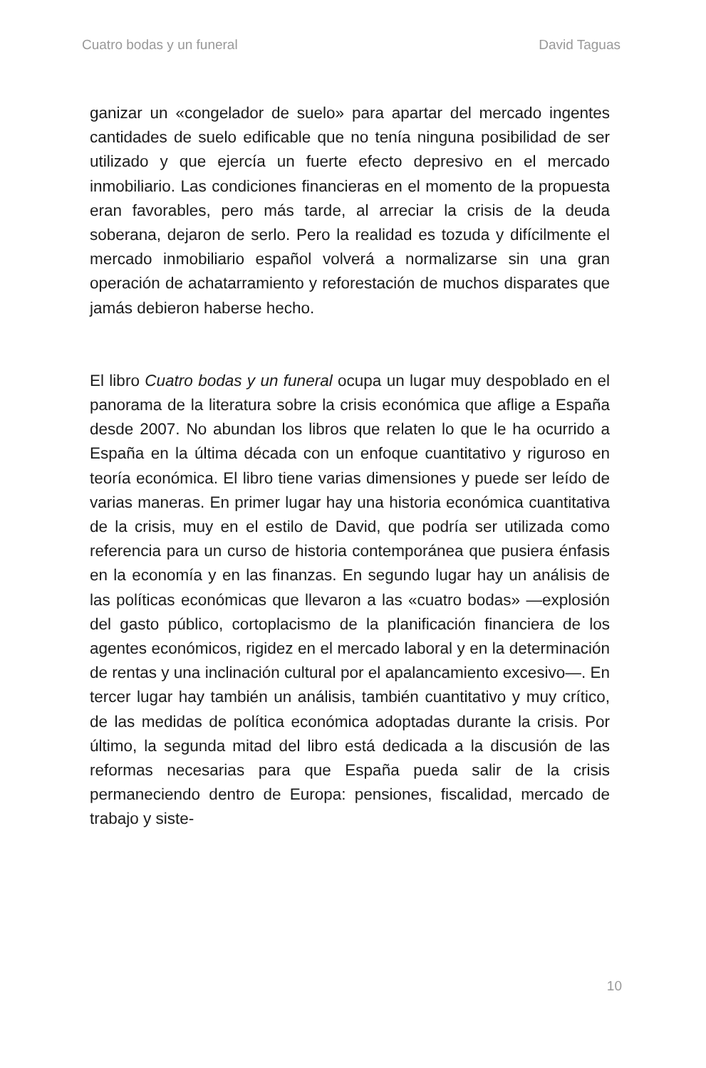Cuatro bodas y un funeral David Taguas
ganizar un «congelador de suelo» para apartar del mercado ingentes cantidades de suelo edificable que no tenía ninguna posibilidad de ser utilizado y que ejercía un fuerte efecto depresivo en el mercado inmobiliario. Las condiciones financieras en el momento de la propuesta eran favorables, pero más tarde, al arreciar la crisis de la deuda soberana, dejaron de serlo. Pero la realidad es tozuda y difícilmente el mercado inmobiliario español volverá a normalizarse sin una gran operación de achatarramiento y reforestación de muchos disparates que jamás debieron haberse hecho.
El libro Cuatro bodas y un funeral ocupa un lugar muy despoblado en el panorama de la literatura sobre la crisis económica que aflige a España desde 2007. No abundan los libros que relaten lo que le ha ocurrido a España en la última década con un enfoque cuantitativo y riguroso en teoría económica. El libro tiene varias dimensiones y puede ser leído de varias maneras. En primer lugar hay una historia económica cuantitativa de la crisis, muy en el estilo de David, que podría ser utilizada como referencia para un curso de historia contemporánea que pusiera énfasis en la economía y en las finanzas. En segundo lugar hay un análisis de las políticas económicas que llevaron a las «cuatro bodas» —explosión del gasto público, cortoplacismo de la planificación financiera de los agentes económicos, rigidez en el mercado laboral y en la determinación de rentas y una inclinación cultural por el apalancamiento excesivo—. En tercer lugar hay también un análisis, también cuantitativo y muy crítico, de las medidas de política económica adoptadas durante la crisis. Por último, la segunda mitad del libro está dedicada a la discusión de las reformas necesarias para que España pueda salir de la crisis permaneciendo dentro de Europa: pensiones, fiscalidad, mercado de trabajo y siste-
10